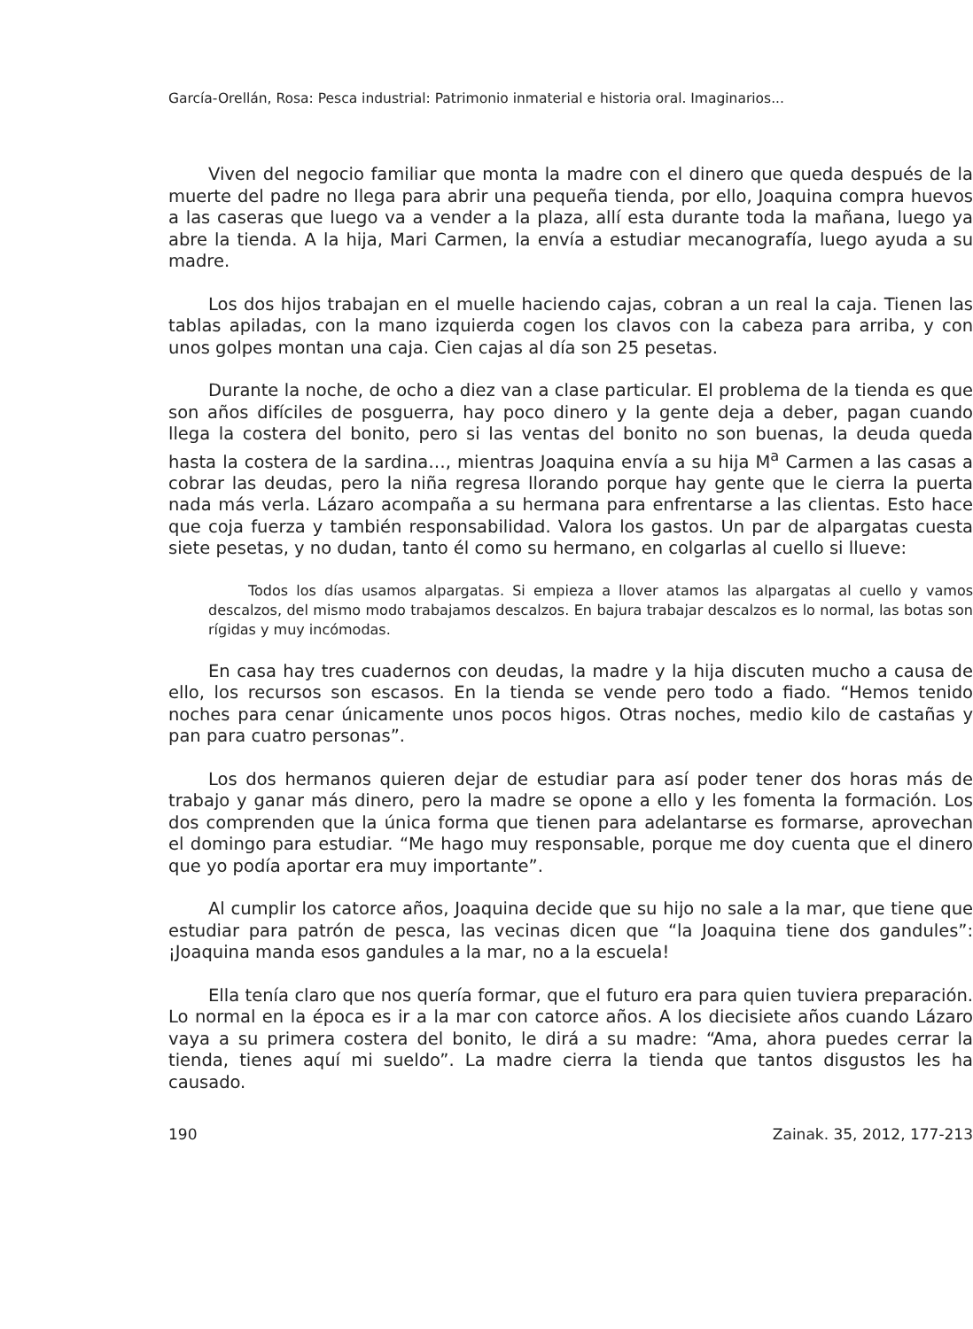García-Orellán, Rosa: Pesca industrial: Patrimonio inmaterial e historia oral. Imaginarios...
Viven del negocio familiar que monta la madre con el dinero que queda después de la muerte del padre no llega para abrir una pequeña tienda, por ello, Joaquina compra huevos a las caseras que luego va a vender a la plaza, allí esta durante toda la mañana, luego ya abre la tienda. A la hija, Mari Carmen, la envía a estudiar mecanografía, luego ayuda a su madre.
Los dos hijos trabajan en el muelle haciendo cajas, cobran a un real la caja. Tienen las tablas apiladas, con la mano izquierda cogen los clavos con la cabeza para arriba, y con unos golpes montan una caja. Cien cajas al día son 25 pesetas.
Durante la noche, de ocho a diez van a clase particular. El problema de la tienda es que son años difíciles de posguerra, hay poco dinero y la gente deja a deber, pagan cuando llega la costera del bonito, pero si las ventas del bonito no son buenas, la deuda queda hasta la costera de la sardina…, mientras Joaquina envía a su hija M<sup>a</sup> Carmen a las casas a cobrar las deudas, pero la niña regresa llorando porque hay gente que le cierra la puerta nada más verla. Lázaro acompaña a su hermana para enfrentarse a las clientas. Esto hace que coja fuerza y también responsabilidad. Valora los gastos. Un par de alpargatas cuesta siete pesetas, y no dudan, tanto él como su hermano, en colgarlas al cuello si llueve:
Todos los días usamos alpargatas. Si empieza a llover atamos las alpargatas al cuello y vamos descalzos, del mismo modo trabajamos descalzos. En bajura trabajar descalzos es lo normal, las botas son rígidas y muy incómodas.
En casa hay tres cuadernos con deudas, la madre y la hija discuten mucho a causa de ello, los recursos son escasos. En la tienda se vende pero todo a fiado. “Hemos tenido noches para cenar únicamente unos pocos higos. Otras noches, medio kilo de castañas y pan para cuatro personas”.
Los dos hermanos quieren dejar de estudiar para así poder tener dos horas más de trabajo y ganar más dinero, pero la madre se opone a ello y les fomenta la formación. Los dos comprenden que la única forma que tienen para adelantarse es formarse, aprovechan el domingo para estudiar. “Me hago muy responsable, porque me doy cuenta que el dinero que yo podía aportar era muy importante”.
Al cumplir los catorce años, Joaquina decide que su hijo no sale a la mar, que tiene que estudiar para patrón de pesca, las vecinas dicen que “la Joaquina tiene dos gandules”: ¡Joaquina manda esos gandules a la mar, no a la escuela!
Ella tenía claro que nos quería formar, que el futuro era para quien tuviera preparación. Lo normal en la época es ir a la mar con catorce años. A los diecisiete años cuando Lázaro vaya a su primera costera del bonito, le dirá a su madre: “Ama, ahora puedes cerrar la tienda, tienes aquí mi sueldo”. La madre cierra la tienda que tantos disgustos les ha causado.
190 Zainak. 35, 2012, 177-213